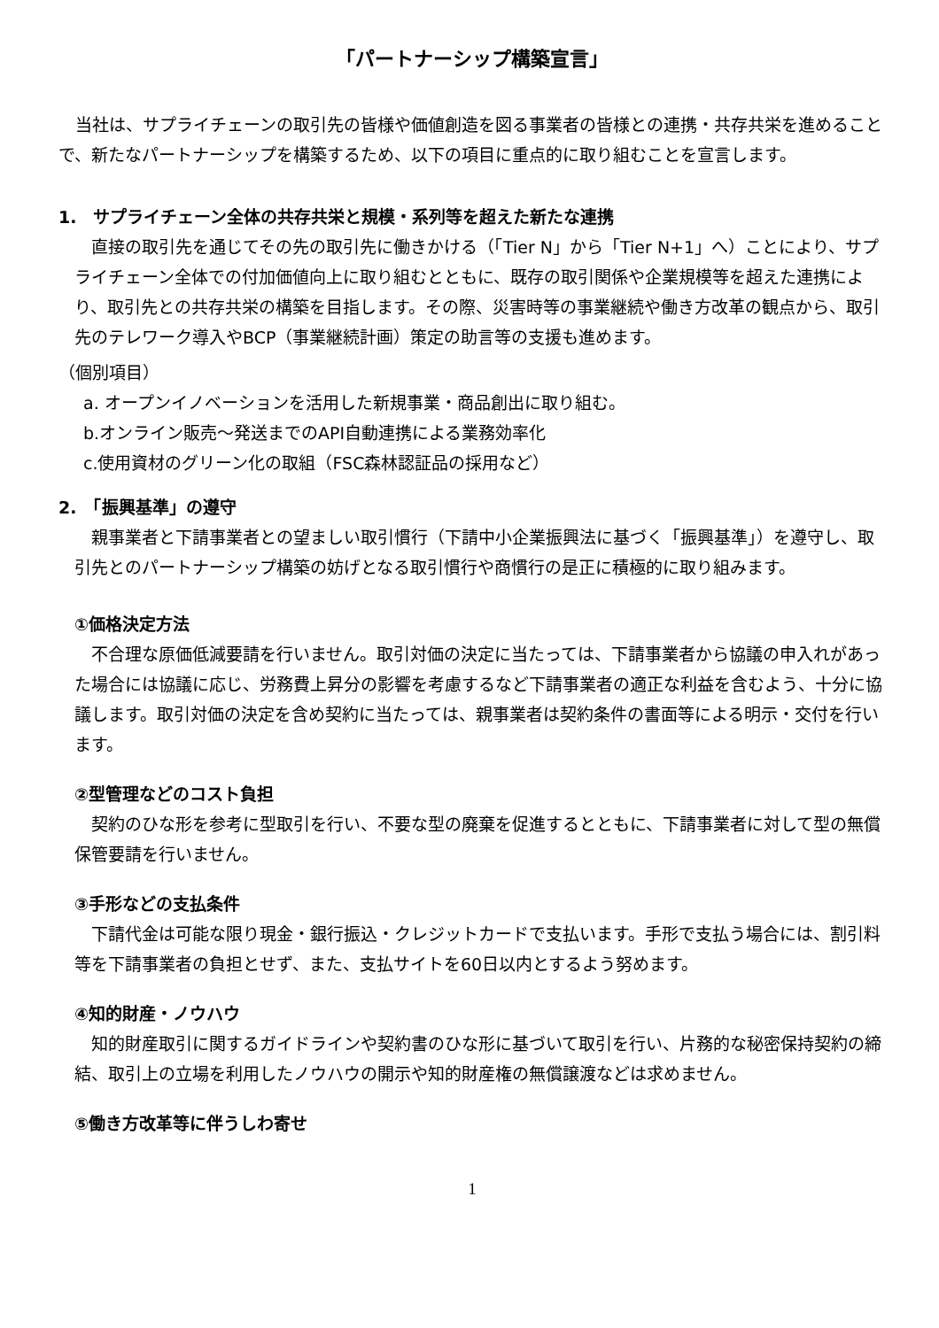「パートナーシップ構築宣言」
当社は、サプライチェーンの取引先の皆様や価値創造を図る事業者の皆様との連携・共存共栄を進めることで、新たなパートナーシップを構築するため、以下の項目に重点的に取り組むことを宣言します。
1.　サプライチェーン全体の共存共栄と規模・系列等を超えた新たな連携
直接の取引先を通じてその先の取引先に働きかける（「Tier N」から「Tier N+1」へ）ことにより、サプライチェーン全体での付加価値向上に取り組むとともに、既存の取引関係や企業規模等を超えた連携により、取引先との共存共栄の構築を目指します。その際、災害時等の事業継続や働き方改革の観点から、取引先のテレワーク導入やBCP（事業継続計画）策定の助言等の支援も進めます。
（個別項目）
a. オープンイノベーションを活用した新規事業・商品創出に取り組む。
b.オンライン販売～発送までのAPI自動連携による業務効率化
c.使用資材のグリーン化の取組（FSC森林認証品の採用など）
2.　「振興基準」の遵守
親事業者と下請事業者との望ましい取引慣行（下請中小企業振興法に基づく「振興基準」）を遵守し、取引先とのパートナーシップ構築の妨げとなる取引慣行や商慣行の是正に積極的に取り組みます。
①価格決定方法
不合理な原価低減要請を行いません。取引対価の決定に当たっては、下請事業者から協議の申入れがあった場合には協議に応じ、労務費上昇分の影響を考慮するなど下請事業者の適正な利益を含むよう、十分に協議します。取引対価の決定を含め契約に当たっては、親事業者は契約条件の書面等による明示・交付を行います。
②型管理などのコスト負担
契約のひな形を参考に型取引を行い、不要な型の廃棄を促進するとともに、下請事業者に対して型の無償保管要請を行いません。
③手形などの支払条件
下請代金は可能な限り現金・銀行振込・クレジットカードで支払います。手形で支払う場合には、割引料等を下請事業者の負担とせず、また、支払サイトを60日以内とするよう努めます。
④知的財産・ノウハウ
知的財産取引に関するガイドラインや契約書のひな形に基づいて取引を行い、片務的な秘密保持契約の締結、取引上の立場を利用したノウハウの開示や知的財産権の無償譲渡などは求めません。
⑤働き方改革等に伴うしわ寄せ
1